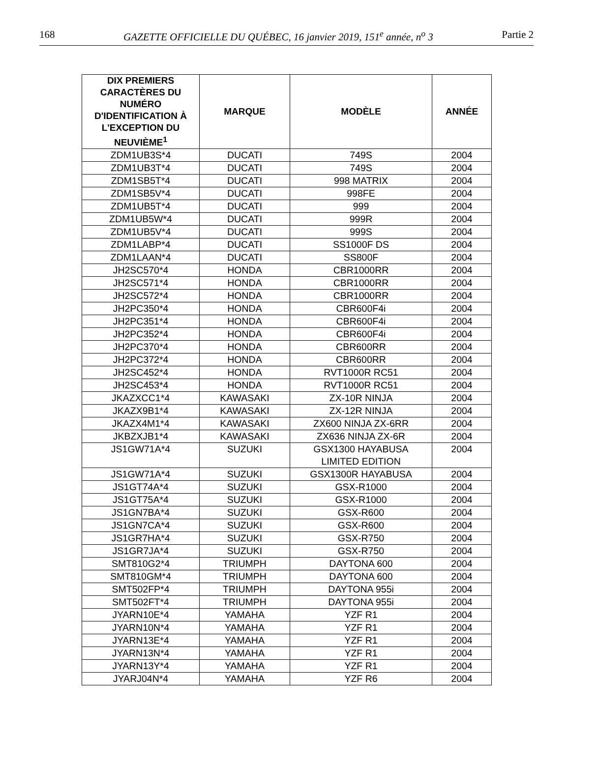168 GAZETTE OFFICIELLE DU QUÉBEC, 16 janvier 2019, 151<sup>e</sup> année, n<sup>o</sup> 3 Partie 2
| DIX PREMIERS CARACTÈRES DU NUMÉRO D'IDENTIFICATION À L'EXCEPTION DU NEUVIÈME<sup>1</sup> | MARQUE | MODÈLE | ANNÉE |
| --- | --- | --- | --- |
| ZDM1UB3S*4 | DUCATI | 749S | 2004 |
| ZDM1UB3T*4 | DUCATI | 749S | 2004 |
| ZDM1SB5T*4 | DUCATI | 998 MATRIX | 2004 |
| ZDM1SB5V*4 | DUCATI | 998FE | 2004 |
| ZDM1UB5T*4 | DUCATI | 999 | 2004 |
| ZDM1UB5W*4 | DUCATI | 999R | 2004 |
| ZDM1UB5V*4 | DUCATI | 999S | 2004 |
| ZDM1LABP*4 | DUCATI | SS1000F DS | 2004 |
| ZDM1LAAN*4 | DUCATI | SS800F | 2004 |
| JH2SC570*4 | HONDA | CBR1000RR | 2004 |
| JH2SC571*4 | HONDA | CBR1000RR | 2004 |
| JH2SC572*4 | HONDA | CBR1000RR | 2004 |
| JH2PC350*4 | HONDA | CBR600F4i | 2004 |
| JH2PC351*4 | HONDA | CBR600F4i | 2004 |
| JH2PC352*4 | HONDA | CBR600F4i | 2004 |
| JH2PC370*4 | HONDA | CBR600RR | 2004 |
| JH2PC372*4 | HONDA | CBR600RR | 2004 |
| JH2SC452*4 | HONDA | RVT1000R RC51 | 2004 |
| JH2SC453*4 | HONDA | RVT1000R RC51 | 2004 |
| JKAZXCC1*4 | KAWASAKI | ZX-10R NINJA | 2004 |
| JKAZX9B1*4 | KAWASAKI | ZX-12R NINJA | 2004 |
| JKAZX4M1*4 | KAWASAKI | ZX600 NINJA ZX-6RR | 2004 |
| JKBZXJB1*4 | KAWASAKI | ZX636 NINJA ZX-6R | 2004 |
| JS1GW71A*4 | SUZUKI | GSX1300 HAYABUSA LIMITED EDITION | 2004 |
| JS1GW71A*4 | SUZUKI | GSX1300R HAYABUSA | 2004 |
| JS1GT74A*4 | SUZUKI | GSX-R1000 | 2004 |
| JS1GT75A*4 | SUZUKI | GSX-R1000 | 2004 |
| JS1GN7BA*4 | SUZUKI | GSX-R600 | 2004 |
| JS1GN7CA*4 | SUZUKI | GSX-R600 | 2004 |
| JS1GR7HA*4 | SUZUKI | GSX-R750 | 2004 |
| JS1GR7JA*4 | SUZUKI | GSX-R750 | 2004 |
| SMT810G2*4 | TRIUMPH | DAYTONA 600 | 2004 |
| SMT810GM*4 | TRIUMPH | DAYTONA 600 | 2004 |
| SMT502FP*4 | TRIUMPH | DAYTONA 955i | 2004 |
| SMT502FT*4 | TRIUMPH | DAYTONA 955i | 2004 |
| JYARN10E*4 | YAMAHA | YZF R1 | 2004 |
| JYARN10N*4 | YAMAHA | YZF R1 | 2004 |
| JYARN13E*4 | YAMAHA | YZF R1 | 2004 |
| JYARN13N*4 | YAMAHA | YZF R1 | 2004 |
| JYARN13Y*4 | YAMAHA | YZF R1 | 2004 |
| JYARJ04N*4 | YAMAHA | YZF R6 | 2004 |